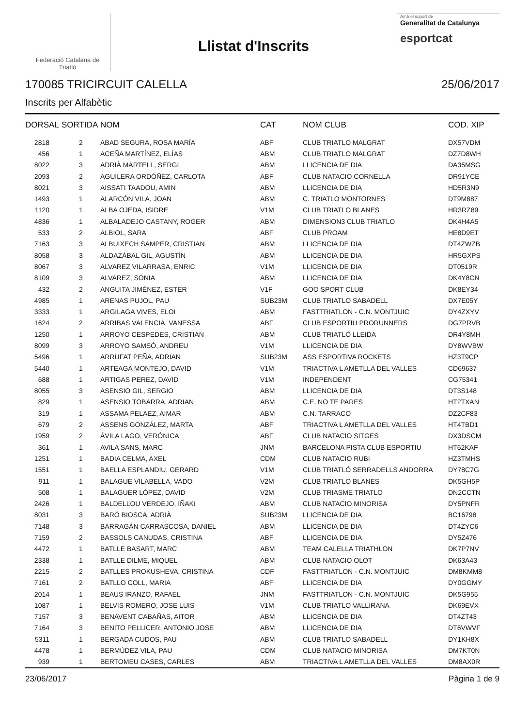Federació Catalana de
Triatló
Llistat d'Inscrits
Amb el suport de
Generalitat de Catalunya
esportcat
170085 TRICIRCUIT CALELLA 25/06/2017
Inscrits per Alfabètic
| DORSAL | SORTIDA | NOM | CAT | NOM CLUB | COD. XIP |
| --- | --- | --- | --- | --- | --- |
| 2818 | 2 | ABAD SEGURA, ROSA MARÍA | ABF | CLUB TRIATLO MALGRAT | DX57VDM |
| 456 | 1 | ACEÑA MARTÍNEZ, ELÍAS | ABM | CLUB TRIATLO MALGRAT | DZ7D8WH |
| 8022 | 3 | ADRIÀ MARTELL, SERGI | ABM | LLICENCIA DE DIA | DA35MSG |
| 2093 | 2 | AGUILERA ORDÓÑEZ, CARLOTA | ABF | CLUB NATACIO CORNELLA | DR91YCE |
| 8021 | 3 | AISSATI TAADOU, AMIN | ABM | LLICENCIA DE DIA | HD5R3N9 |
| 1493 | 1 | ALARCÓN VILA, JOAN | ABM | C. TRIATLO MONTORNES | DT9M887 |
| 1120 | 1 | ALBA OJEDA, ISIDRE | V1M | CLUB TRIATLO BLANES | HR3RZ89 |
| 4836 | 1 | ALBALADEJO CASTANY, ROGER | ABM | DIMENSION3 CLUB TRIATLO | DK4H4A5 |
| 533 | 2 | ALBIOL, SARA | ABF | CLUB PROAM | HE8D9ET |
| 7163 | 3 | ALBUIXECH SAMPER, CRISTIAN | ABM | LLICENCIA DE DIA | DT4ZWZB |
| 8058 | 3 | ALDAZÁBAL GIL, AGUSTÍN | ABM | LLICENCIA DE DIA | HR5GXPS |
| 8067 | 3 | ALVAREZ VILARRASA, ENRIC | V1M | LLICENCIA DE DIA | DT0519R |
| 8109 | 3 | ALVAREZ, SONIA | ABM | LLICENCIA DE DIA | DK4Y8CN |
| 432 | 2 | ANGUITA JIMÉNEZ, ESTER | V1F | GOO SPORT CLUB | DK8EY34 |
| 4985 | 1 | ARENAS PUJOL, PAU | SUB23M | CLUB TRIATLO SABADELL | DX7E05Y |
| 3333 | 1 | ARGILAGA VIVES, ELOI | ABM | FASTTRIATLON - C.N. MONTJUIC | DY4ZXYV |
| 1624 | 2 | ARRIBAS VALENCIA, VANESSA | ABF | CLUB ESPORTIU PRORUNNERS | DG7PRVB |
| 1250 | 1 | ARROYO CESPEDES, CRISTIAN | ABM | CLUB TRIATLÓ LLEIDA | DR4Y8MH |
| 8099 | 3 | ARROYO SAMSÓ, ANDREU | V1M | LLICENCIA DE DIA | DY8WVBW |
| 5496 | 1 | ARRUFAT PEÑA, ADRIAN | SUB23M | ASS ESPORTIVA ROCKETS | HZ3T9CP |
| 5440 | 1 | ARTEAGA MONTEJO, DAVID | V1M | TRIACTIVA L AMETLLA DEL VALLES | CD69637 |
| 688 | 1 | ARTIGAS PEREZ, DAVID | V1M | INDEPENDENT | CG75341 |
| 8055 | 3 | ASENSIO GIL, SERGIO | ABM | LLICENCIA DE DIA | DT3S148 |
| 829 | 1 | ASENSIO TOBARRA, ADRIAN | ABM | C.E. NO TE PARES | HT2TXAN |
| 319 | 1 | ASSAMA PELAEZ, AIMAR | ABM | C.N. TARRACO | DZ2CF83 |
| 679 | 2 | ASSENS GONZÁLEZ, MARTA | ABF | TRIACTIVA L AMETLLA DEL VALLES | HT4TBD1 |
| 1959 | 2 | ÁVILA LAGO, VERÓNICA | ABF | CLUB NATACIO SITGES | DX3DSCM |
| 361 | 1 | AVILA SANS, MARC | JNM | BARCELONA PISTA CLUB ESPORTIU | HT62KAF |
| 1251 | 1 | BADIA CELMA, AXEL | CDM | CLUB NATACIO RUBI | HZ3TMHS |
| 1551 | 1 | BAELLA ESPLANDIU, GERARD | V1M | CLUB TRIATLÓ SERRADELLS ANDORRA | DY78C7G |
| 911 | 1 | BALAGUE VILABELLA, VADO | V2M | CLUB TRIATLO BLANES | DK5GH5P |
| 508 | 1 | BALAGUER LÓPEZ, DAVID | V2M | CLUB TRIASME TRIATLO | DN2CCTN |
| 2426 | 1 | BALDELLOU VERDEJO, IÑAKI | ABM | CLUB NATACIO MINORISA | DY5PNFR |
| 8031 | 3 | BARÓ BIOSCA, ADRIÀ | SUB23M | LLICENCIA DE DIA | BC16798 |
| 7148 | 3 | BARRAGÁN CARRASCOSA, DANIEL | ABM | LLICENCIA DE DIA | DT4ZYC6 |
| 7159 | 2 | BASSOLS CANUDAS, CRISTINA | ABF | LLICENCIA DE DIA | DY5Z476 |
| 4472 | 1 | BATLLE BASART, MARC | ABM | TEAM CALELLA TRIATHLON | DK7P7NV |
| 2338 | 1 | BATLLE DILME, MIQUEL | ABM | CLUB NATACIO OLOT | DK63A43 |
| 2215 | 2 | BATLLES PROKUSHEVA, CRISTINA | CDF | FASTTRIATLON - C.N. MONTJUIC | DM8KMM8 |
| 7161 | 2 | BATLLO COLL, MARIA | ABF | LLICENCIA DE DIA | DY0GGMY |
| 2014 | 1 | BEAUS IRANZO, RAFAEL | JNM | FASTTRIATLON - C.N. MONTJUIC | DK5G955 |
| 1087 | 1 | BELVIS ROMERO, JOSE LUIS | V1M | CLUB TRIATLO VALLIRANA | DK69EVX |
| 7157 | 3 | BENAVENT CABAÑAS, AITOR | ABM | LLICENCIA DE DIA | DT4ZT43 |
| 7164 | 3 | BENITO PELLICER, ANTONIO JOSE | ABM | LLICENCIA DE DIA | DT6VWVF |
| 5311 | 1 | BERGADA CUDOS, PAU | ABM | CLUB TRIATLO SABADELL | DY1KH8X |
| 4478 | 1 | BERMÚDEZ VILA, PAU | CDM | CLUB NATACIO MINORISA | DM7KT0N |
| 939 | 1 | BERTOMEU CASES, CARLES | ABM | TRIACTIVA L AMETLLA DEL VALLES | DM8AX0R |
23/06/2017 Pàgina 1 de 9